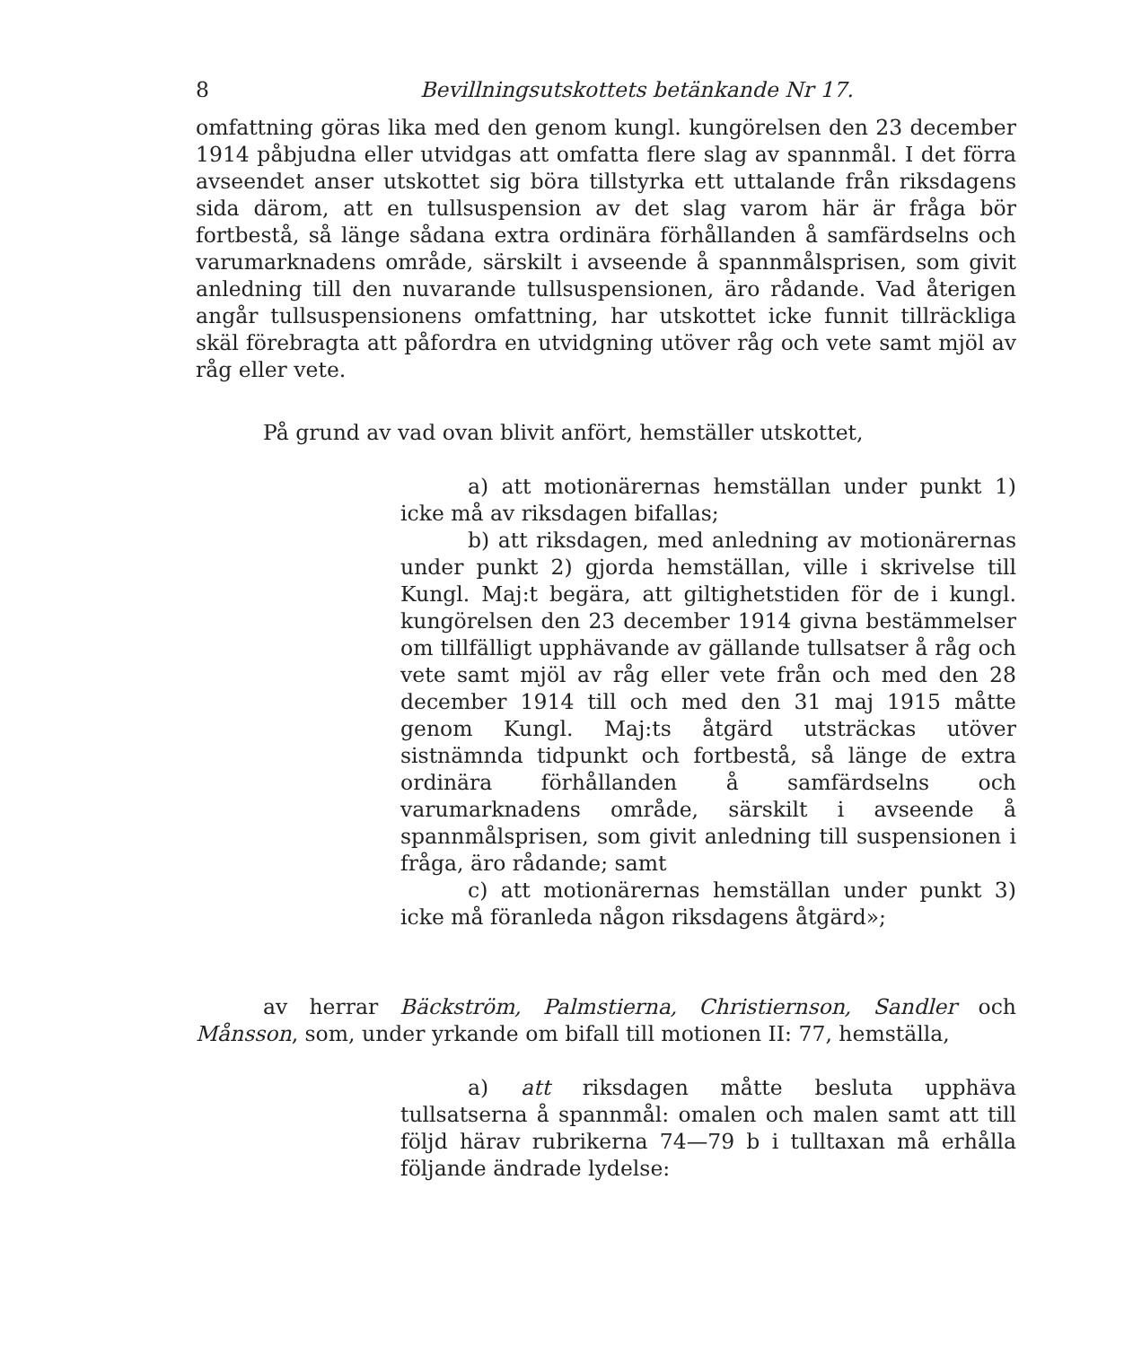8 Bevillningsutskottets betänkande Nr 17.
omfattning göras lika med den genom kungl. kungörelsen den 23 december 1914 påbjudna eller utvidgas att omfatta flere slag av spannmål. I det förra avseendet anser utskottet sig böra tillstyrka ett uttalande från riksdagens sida därom, att en tullsuspension av det slag varom här är fråga bör fortbestå, så länge sådana extra ordinära förhållanden å samfärdselns och varumarknadens område, särskilt i avseende å spannmålsprisen, som givit anledning till den nuvarande tullsuspensionen, äro rådande. Vad återigen angår tullsuspensionens omfattning, har utskottet icke funnit tillräckliga skäl förebragta att påfordra en utvidgning utöver råg och vete samt mjöl av råg eller vete.
På grund av vad ovan blivit anfört, hemställer utskottet,
a) att motionärernas hemställan under punkt 1) icke må av riksdagen bifallas;
b) att riksdagen, med anledning av motionärernas under punkt 2) gjorda hemställan, ville i skrivelse till Kungl. Maj:t begära, att giltighetstiden för de i kungl. kungörelsen den 23 december 1914 givna bestämmelser om tillfälligt upphävande av gällande tullsatser å råg och vete samt mjöl av råg eller vete från och med den 28 december 1914 till och med den 31 maj 1915 måtte genom Kungl. Maj:ts åtgärd utsträckas utöver sistnämnda tidpunkt och fortbestå, så länge de extra ordinära förhållanden å samfärdselns och varumarknadens område, särskilt i avseende å spannmålsprisen, som givit anledning till suspensionen i fråga, äro rådande; samt
c) att motionärernas hemställan under punkt 3) icke må föranleda någon riksdagens åtgärd»;
av herrar Bäckström, Palmstierna, Christiernson, Sandler och Månsson, som, under yrkande om bifall till motionen II: 77, hemställa,
a) att riksdagen måtte besluta upphäva tullsatserna å spannmål: omalen och malen samt att till följd härav rubrikerna 74—79 b i tulltaxan må erhålla följande ändrade lydelse: